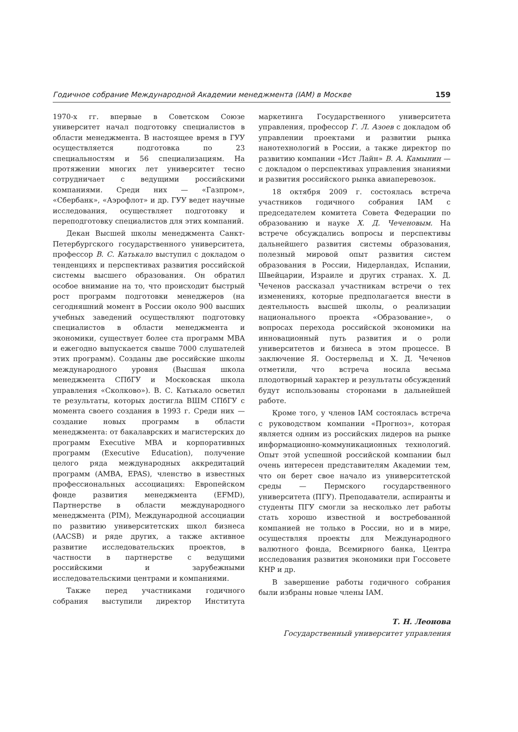Годичное собрание Международной Академии менеджмента (IAM) в Москве 159
1970-х гг. впервые в Советском Союзе университет начал подготовку специалистов в области менеджмента. В настоящее время в ГУУ осуществляется подготовка по 23 специальностям и 56 специализациям. На протяжении многих лет университет тесно сотрудничает с ведущими российскими компаниями. Среди них — «Газпром», «Сбербанк», «Аэрофлот» и др. ГУУ ведет научные исследования, осуществляет подготовку и переподготовку специалистов для этих компаний.
Декан Высшей школы менеджмента Санкт-Петербургского государственного университета, профессор В. С. Катькало выступил с докладом о тенденциях и перспективах развития российской системы высшего образования. Он обратил особое внимание на то, что происходит быстрый рост программ подготовки менеджеров (на сегодняшний момент в России около 900 высших учебных заведений осуществляют подготовку специалистов в области менеджмента и экономики, существует более ста программ MBA и ежегодно выпускается свыше 7000 слушателей этих программ). Созданы две российские школы международного уровня (Высшая школа менеджмента СПбГУ и Московская школа управления «Сколково»). В. С. Катькало осветил те результаты, которых достигла ВШМ СПбГУ с момента своего создания в 1993 г. Среди них — создание новых программ в области менеджмента: от бакалаврских и магистерских до программ Executive MBA и корпоративных программ (Executive Education), получение целого ряда международных аккредитаций программ (AMBA, EPAS), членство в известных профессиональных ассоциациях: Европейском фонде развития менеджмента (EFMD), Партнерстве в области международного менеджмента (PIM), Международной ассоциации по развитию университетских школ бизнеса (AACSB) и ряде других, а также активное развитие исследовательских проектов, в частности в партнерстве с ведущими российскими и зарубежными исследовательскими центрами и компаниями.
Также перед участниками годичного собрания выступили директор Института маркетинга Государственного университета управления, профессор Г. Л. Азоев с докладом об управлении проектами и развитии рынка нанотехнологий в России, а также директор по развитию компании «Ист Лайн» В. А. Камынин — с докладом о перспективах управления знаниями и развития российского рынка авиаперевозок.
18 октября 2009 г. состоялась встреча участников годичного собрания IAM с председателем комитета Совета Федерации по образованию и науке Х. Д. Чеченовым. На встрече обсуждались вопросы и перспективы дальнейшего развития системы образования, полезный мировой опыт развития систем образования в России, Нидерландах, Испании, Швейцарии, Израиле и других странах. Х. Д. Чеченов рассказал участникам встречи о тех изменениях, которые предполагается внести в деятельность высшей школы, о реализации национального проекта «Образование», о вопросах перехода российской экономики на инновационный путь развития и о роли университетов и бизнеса в этом процессе. В заключение Я. Оостервельд и Х. Д. Чеченов отметили, что встреча носила весьма плодотворный характер и результаты обсуждений будут использованы сторонами в дальнейшей работе.
Кроме того, у членов IAM состоялась встреча с руководством компании «Прогноз», которая является одним из российских лидеров на рынке информационно-коммуникационных технологий. Опыт этой успешной российской компании был очень интересен представителям Академии тем, что он берет свое начало из университетской среды — Пермского государственного университета (ПГУ). Преподаватели, аспиранты и студенты ПГУ смогли за несколько лет работы стать хорошо известной и востребованной компанией не только в России, но и в мире, осуществляя проекты для Международного валютного фонда, Всемирного банка, Центра исследования развития экономики при Госсовете КНР и др.
В завершение работы годичного собрания были избраны новые члены IAM.
Т. Н. Леонова
Государственный университет управления